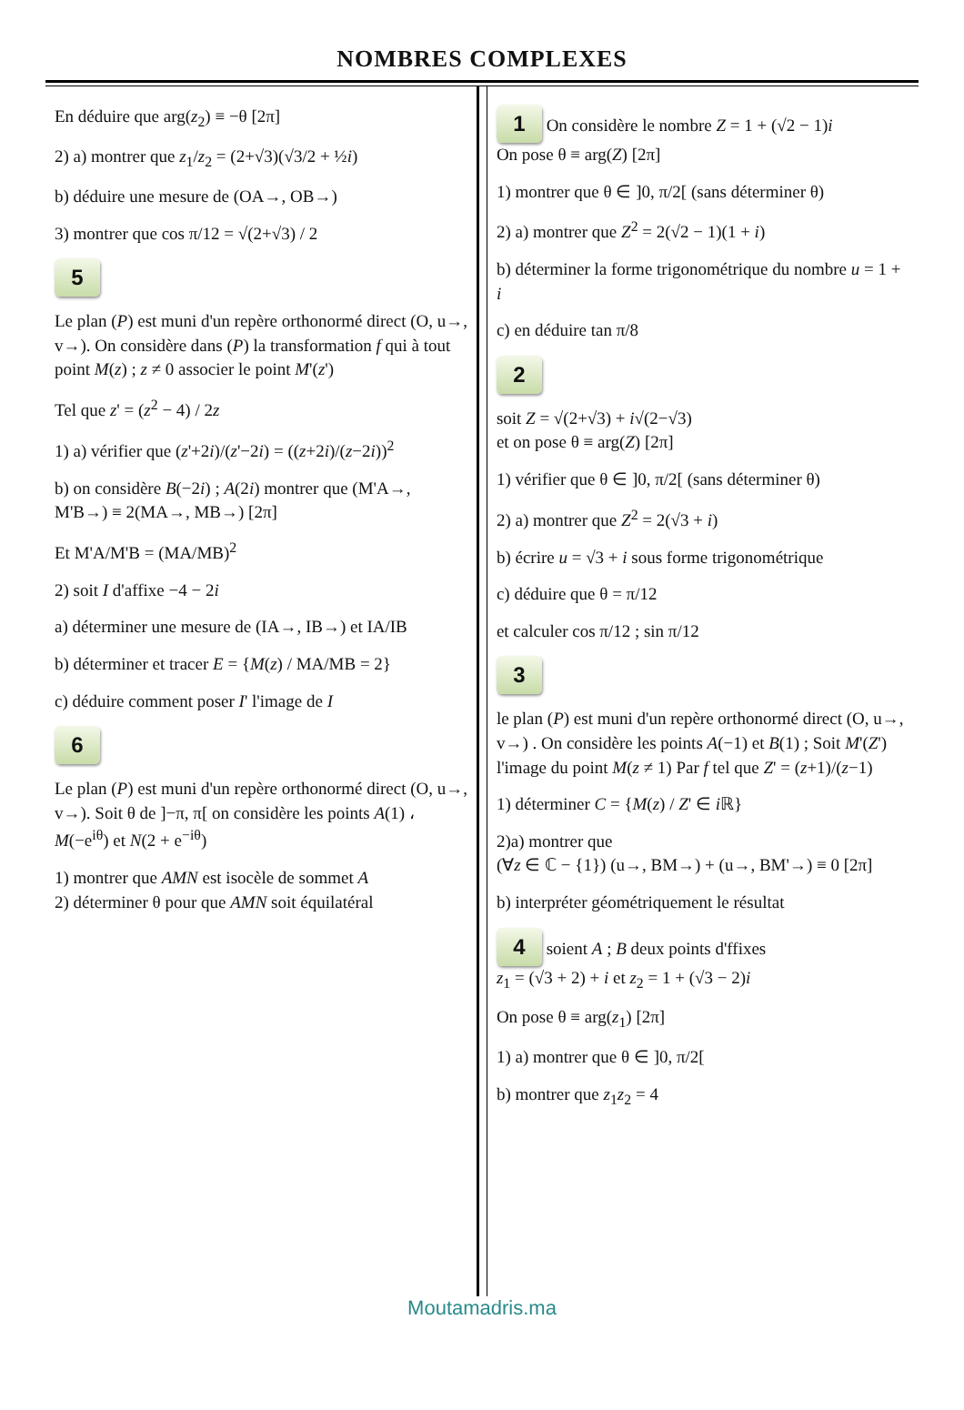NOMBRES COMPLEXES
En déduire que arg(z<sub>2</sub>) ≡ −θ [2π]
2) a) montrer que z<sub>1</sub>/z<sub>2</sub> = (2+√3)(√3/2 + ½i)
b) déduire une mesure de (OA→, OB→)
3) montrer que cos π/12 = √(2+√3) / 2
5
Le plan (P) est muni d'un repère orthonormé direct (O, u→, v→). On considère dans (P) la transformation f qui à tout point M(z) ; z ≠ 0 associer le point M'(z')
Tel que z' = (z<sup>2</sup> − 4) / 2z
1) a) vérifier que (z'+2i)/(z'−2i) = ((z+2i)/(z−2i))<sup>2</sup>
b) on considère B(−2i) ; A(2i) montrer que (M'A→, M'B→) ≡ 2(MA→, MB→) [2π]
Et M'A/M'B = (MA/MB)<sup>2</sup>
2) soit I d'affixe −4 − 2i
a) déterminer une mesure de (IA→, IB→) et IA/IB
b) déterminer et tracer E = {M(z) / MA/MB = 2}
c) déduire comment poser I' l'image de I
6
Le plan (P) est muni d'un repère orthonormé direct (O, u→, v→). Soit θ de ]−π, π[ on considère les points A(1) ، M(−e<sup>iθ</sup>) et N(2 + e<sup>−iθ</sup>)
1) montrer que AMN est isocèle de sommet A
2) déterminer θ pour que AMN soit équilatéral
1 On considère le nombre Z = 1 + (√2 − 1)i
On pose θ ≡ arg(Z) [2π]
1) montrer que θ ∈ ]0, π/2[ (sans déterminer θ)
2) a) montrer que Z<sup>2</sup> = 2(√2 − 1)(1 + i)
b) déterminer la forme trigonométrique du nombre u = 1 + i
c) en déduire tan π/8
2
soit Z = √(2+√3) + i√(2−√3)
et on pose θ ≡ arg(Z) [2π]
1) vérifier que θ ∈ ]0, π/2[ (sans déterminer θ)
2) a) montrer que Z<sup>2</sup> = 2(√3 + i)
b) écrire u = √3 + i sous forme trigonométrique
c) déduire que θ = π/12
et calculer cos π/12 ; sin π/12
3
le plan (P) est muni d'un repère orthonormé direct (O, u→, v→) . On considère les points A(−1) et B(1) ; Soit M'(Z') l'image du point M(z ≠ 1) Par f tel que Z' = (z+1)/(z−1)
1) déterminer C = {M(z) / Z' ∈ i ℝ}
2)a) montrer que
(∀z ∈ ℂ − {1}) (u→, BM→) + (u→, BM'→) ≡ 0 [2π]
b) interpréter géométriquement le résultat
4 soient A ; B deux points d'ffixes
z<sub>1</sub> = (√3 + 2) + i et z<sub>2</sub> = 1 + (√3 − 2)i
On pose θ ≡ arg(z<sub>1</sub>) [2π]
1) a) montrer que θ ∈ ]0, π/2[
b) montrer que z<sub>1</sub>z<sub>2</sub> = 4
Moutamadris.ma